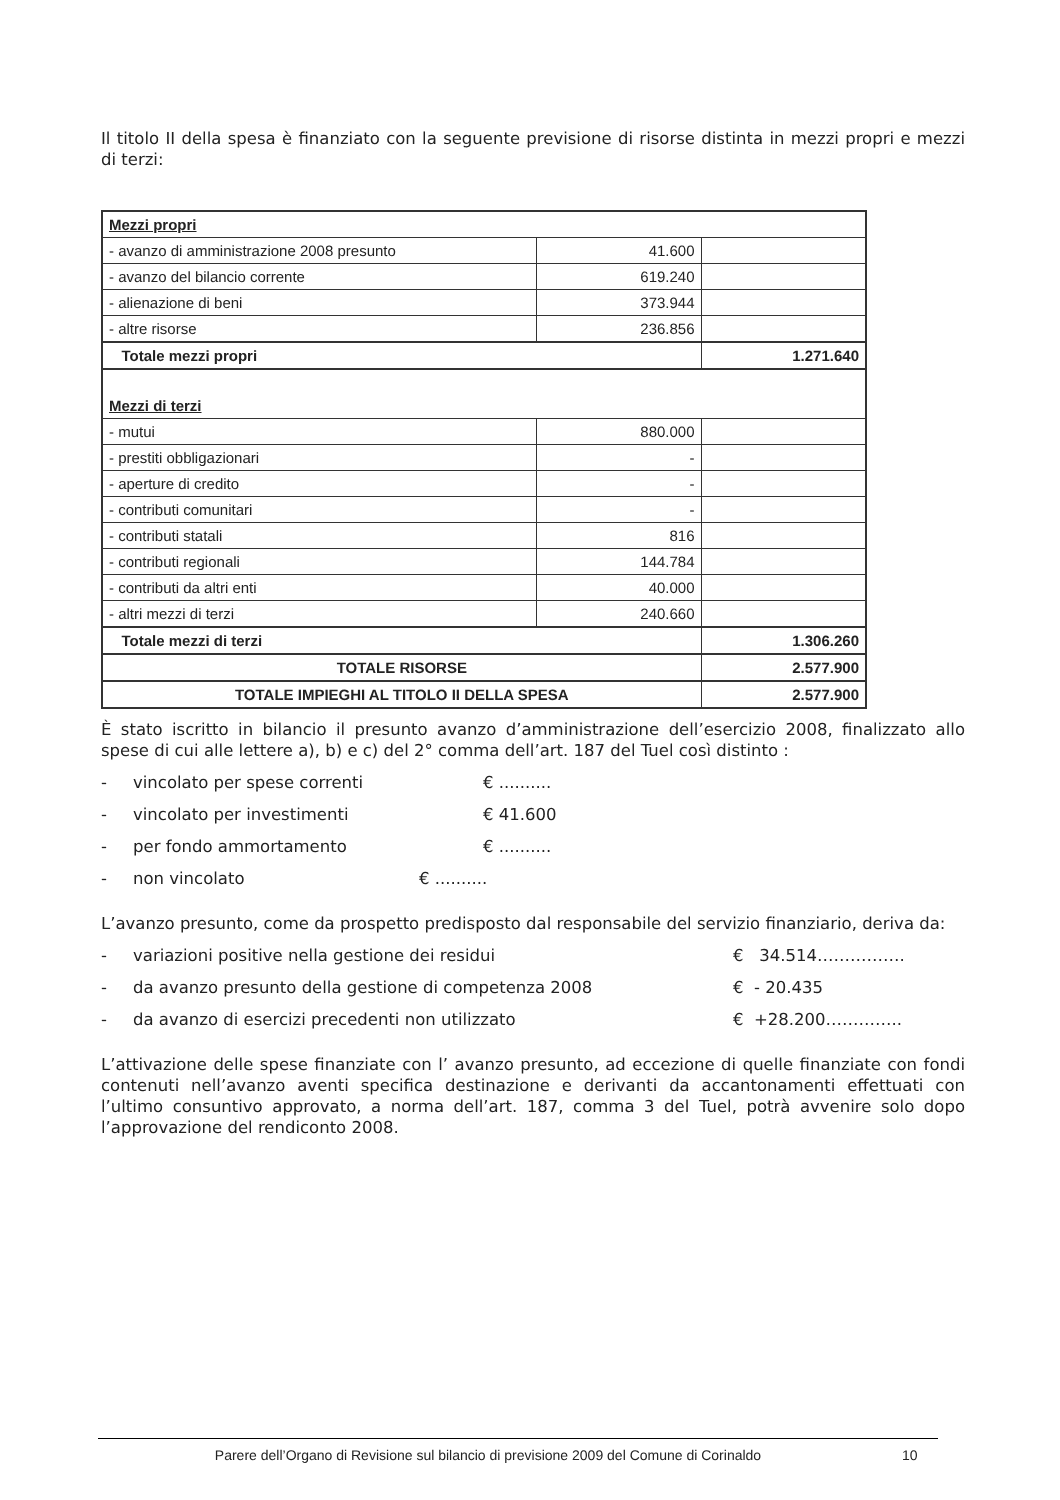Il titolo II della spesa è finanziato con la seguente previsione di risorse distinta in mezzi propri e mezzi di terzi:
| Mezzi propri | | |
| - avanzo di amministrazione 2008 presunto | 41.600 | |
| - avanzo del bilancio corrente | 619.240 | |
| - alienazione di beni | 373.944 | |
| - altre risorse | 236.856 | |
| Totale mezzi propri | | 1.271.640 |
| Mezzi di terzi | | |
| - mutui | 880.000 | |
| - prestiti obbligazionari | - | |
| - aperture di credito | - | |
| - contributi comunitari | - | |
| - contributi statali | 816 | |
| - contributi regionali | 144.784 | |
| - contributi da altri enti | 40.000 | |
| - altri mezzi di terzi | 240.660 | |
| Totale mezzi di terzi | | 1.306.260 |
| TOTALE RISORSE | | 2.577.900 |
| TOTALE IMPIEGHI AL TITOLO II DELLA SPESA | | 2.577.900 |
È stato iscritto in bilancio il presunto avanzo d’amministrazione dell’esercizio 2008, finalizzato allo spese di cui alle lettere a), b) e c) del 2° comma dell’art. 187 del Tuel così distinto :
- vincolato per spese correnti € ..........
- vincolato per investimenti € 41.600
- per fondo ammortamento € ..........
- non vincolato € ..........
L’avanzo presunto, come da prospetto predisposto dal responsabile del servizio finanziario, deriva da:
- variazioni positive nella gestione dei residui € 34.514…………….
- da avanzo presunto della gestione di competenza 2008 € - 20.435
- da avanzo di esercizi precedenti non utilizzato € +28.200…………..
L’attivazione delle spese finanziate con l’ avanzo presunto, ad eccezione di quelle finanziate con fondi contenuti nell’avanzo aventi specifica destinazione e derivanti da accantonamenti effettuati con l’ultimo consuntivo approvato, a norma dell’art. 187, comma 3 del Tuel, potrà avvenire solo dopo l’approvazione del rendiconto 2008.
Parere dell’Organo di Revisione sul bilancio di previsione 2009 del Comune di Corinaldo 10